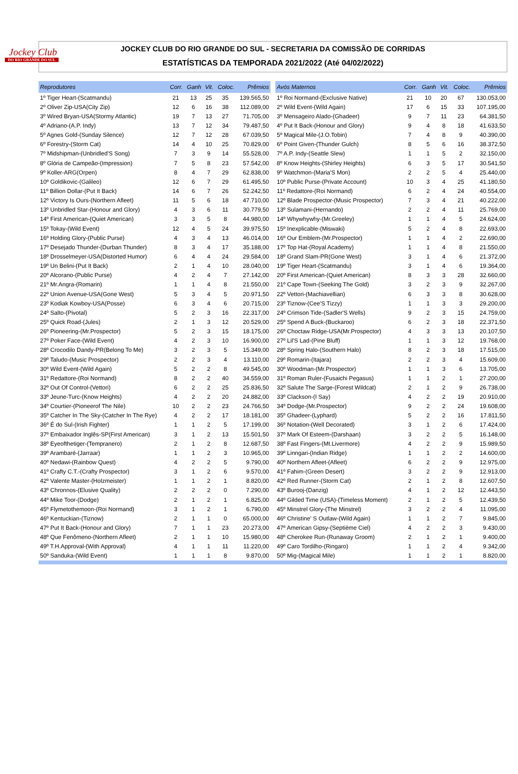Jockey Club
DO RIO GRANDE DO SUL
JOCKEY CLUB DO RIO GRANDE DO SUL - SECRETARIA DA COMISSÃO DE CORRIDAS
ESTATÍSTICAS DA TEMPORADA 2021/2022 (Até 04/02/2022)
| Reprodutores | Corr. | Ganh | Vit. | Coloc. | Prêmios |
| --- | --- | --- | --- | --- | --- |
| 1º Tiger Heart-(Scatmandu) | 21 | 13 | 25 | 35 | 139.565,50 |
| 2º Oliver Zip-USA(City Zip) | 12 | 6 | 16 | 38 | 112.089,00 |
| 3º Wired Bryan-USA(Stormy Atlantic) | 19 | 7 | 13 | 27 | 71.705,00 |
| 4º Adriano-(A.P. Indy) | 13 | 7 | 12 | 34 | 79.487,50 |
| 5º Agnes Gold-(Sunday Silence) | 12 | 7 | 12 | 28 | 67.039,50 |
| 6º Forestry-(Storm Cat) | 14 | 4 | 10 | 25 | 70.829,00 |
| 7º Midshipman-(Unbridled'S Song) | 7 | 3 | 9 | 14 | 55.528,00 |
| 8º Glória de Campeão-(Impression) | 7 | 5 | 8 | 23 | 57.542,00 |
| 9º Koller-ARG(Orpen) | 8 | 4 | 7 | 29 | 62.838,00 |
| 10º Goldikovic-(Galileo) | 12 | 6 | 7 | 29 | 61.495,50 |
| 11º Billion Dollar-(Put It Back) | 14 | 6 | 7 | 26 | 52.242,50 |
| 12º Victory Is Ours-(Northern Afleet) | 11 | 5 | 6 | 18 | 47.710,00 |
| 13º Unbridled Star-(Honour and Glory) | 4 | 3 | 6 | 11 | 30.779,50 |
| 14º First American-(Quiet American) | 3 | 3 | 5 | 8 | 44.980,00 |
| 15º Tokay-(Wild Event) | 12 | 4 | 5 | 24 | 39.975,50 |
| 16º Holding Glory-(Public Purse) | 4 | 3 | 4 | 13 | 46.014,00 |
| 17º Desejado Thunder-(Durban Thunder) | 8 | 3 | 4 | 17 | 35.188,00 |
| 18º Drosselmeyer-USA(Distorted Humor) | 6 | 4 | 4 | 24 | 29.584,00 |
| 19º Un Belini-(Put It Back) | 2 | 1 | 4 | 10 | 28.040,00 |
| 20º Alcorano-(Public Purse) | 4 | 2 | 4 | 7 | 27.142,00 |
| 21º Mr.Angra-(Romarin) | 1 | 1 | 4 | 8 | 21.550,00 |
| 22º Union Avenue-USA(Gone West) | 5 | 3 | 4 | 5 | 20.971,50 |
| 23º Kodiak Kowboy-USA(Posse) | 6 | 3 | 4 | 6 | 20.715,00 |
| 24º Salto-(Pivotal) | 5 | 2 | 3 | 16 | 22.317,00 |
| 25º Quick Road-(Jules) | 2 | 1 | 3 | 12 | 20.529,00 |
| 26º Pioneering-(Mr.Prospector) | 5 | 2 | 3 | 15 | 18.175,00 |
| 27º Poker Face-(Wild Event) | 4 | 2 | 3 | 10 | 16.900,00 |
| 28º Crocodilo Dandy-PR(Belong To Me) | 3 | 2 | 3 | 5 | 15.349,00 |
| 29º Taludo-(Music Prospector) | 2 | 2 | 3 | 4 | 13.110,00 |
| 30º Wild Event-(Wild Again) | 5 | 2 | 2 | 8 | 49.545,00 |
| 31º Redattore-(Roi Normand) | 8 | 2 | 2 | 40 | 34.559,00 |
| 32º Out Of Control-(Vettori) | 6 | 2 | 2 | 25 | 25.836,50 |
| 33º Jeune-Turc-(Know Heights) | 4 | 2 | 2 | 20 | 24.882,00 |
| 34º Courtier-(Pioneerof The Nile) | 10 | 2 | 2 | 23 | 24.766,50 |
| 35º Catcher In The Sky-(Catcher In The Rye) | 4 | 2 | 2 | 17 | 18.181,00 |
| 36º É do Sul-(Irish Fighter) | 1 | 1 | 2 | 5 | 17.199,00 |
| 37º Embaixador Inglês-SP(First American) | 3 | 1 | 2 | 13 | 15.501,50 |
| 38º Eyeofthetiger-(Tempranero) | 2 | 1 | 2 | 8 | 12.687,50 |
| 39º Arambaré-(Jarraar) | 1 | 1 | 2 | 3 | 10.965,00 |
| 40º Nedawi-(Rainbow Quest) | 4 | 2 | 2 | 5 | 9.790,00 |
| 41º Crafty C.T.-(Crafty Prospector) | 3 | 1 | 2 | 6 | 9.570,00 |
| 42º Valente Master-(Holzmeister) | 1 | 1 | 2 | 1 | 8.820,00 |
| 43º Chronnos-(Elusive Quality) | 2 | 2 | 2 | 0 | 7.290,00 |
| 44º Mike Toor-(Dodge) | 2 | 1 | 2 | 1 | 6.825,00 |
| 45º Flymetothemoon-(Roi Normand) | 3 | 1 | 2 | 1 | 6.790,00 |
| 46º Kentuckian-(Tiznow) | 2 | 1 | 1 | 0 | 65.000,00 |
| 47º Put It Back-(Honour and Glory) | 7 | 1 | 1 | 23 | 20.273,00 |
| 48º Que Fenômeno-(Northern Afleet) | 2 | 1 | 1 | 10 | 15.980,00 |
| 49º T.H.Approval-(With Approval) | 4 | 1 | 1 | 11 | 11.220,00 |
| 50º Sanduka-(Wild Event) | 1 | 1 | 1 | 8 | 9.870,00 |
| Avós Maternos | Corr. | Ganh | Vit. | Coloc. | Prêmios |
| --- | --- | --- | --- | --- | --- |
| 1º Roi Normand-(Exclusive Native) | 21 | 10 | 20 | 67 | 130.053,00 |
| 2º Wild Event-(Wild Again) | 17 | 6 | 15 | 33 | 107.195,00 |
| 3º Mensageiro Alado-(Ghadeer) | 9 | 7 | 11 | 23 | 64.381,50 |
| 4º Put It Back-(Honour and Glory) | 9 | 4 | 8 | 18 | 41.633,50 |
| 5º Magical Mile-(J.O.Tobin) | 7 | 4 | 8 | 9 | 40.390,00 |
| 6º Point Given-(Thunder Gulch) | 8 | 5 | 6 | 16 | 38.372,50 |
| 7º A.P. Indy-(Seattle Slew) | 1 | 1 | 5 | 2 | 32.150,00 |
| 8º Know Heights-(Shirley Heights) | 6 | 3 | 5 | 17 | 30.541,50 |
| 9º Watchmon-(Maria'S Mon) | 2 | 2 | 5 | 4 | 25.440,00 |
| 10º Public Purse-(Private Account) | 10 | 3 | 4 | 25 | 41.180,50 |
| 11º Redattore-(Roi Normand) | 6 | 2 | 4 | 24 | 40.554,00 |
| 12º Blade Prospector-(Music Prospector) | 7 | 3 | 4 | 21 | 40.222,00 |
| 13º Sulamani-(Hernando) | 2 | 2 | 4 | 11 | 25.769,00 |
| 14º Whywhywhy-(Mr.Greeley) | 1 | 1 | 4 | 5 | 24.624,00 |
| 15º Inexplicable-(Miswaki) | 5 | 2 | 4 | 8 | 22.693,00 |
| 16º Our Emblem-(Mr.Prospector) | 1 | 1 | 4 | 2 | 22.690,00 |
| 17º Top Hat-(Royal Academy) | 1 | 1 | 4 | 8 | 21.550,00 |
| 18º Grand Slam-PR(Gone West) | 3 | 1 | 4 | 6 | 21.372,00 |
| 19º Tiger Heart-(Scatmandu) | 3 | 1 | 4 | 6 | 19.364,00 |
| 20º First American-(Quiet American) | 8 | 3 | 3 | 28 | 32.660,00 |
| 21º Cape Town-(Seeking The Gold) | 3 | 2 | 3 | 9 | 32.267,00 |
| 22º Vettori-(Machiavellian) | 6 | 3 | 3 | 8 | 30.628,00 |
| 23º Tiznow-(Cee'S Tizzy) | 1 | 1 | 3 | 3 | 29.200,00 |
| 24º Crimson Tide-(Sadler'S Wells) | 9 | 2 | 3 | 15 | 24.759,00 |
| 25º Spend A Buck-(Buckaroo) | 6 | 2 | 3 | 18 | 22.371,50 |
| 26º Choctaw Ridge-USA(Mr.Prospector) | 4 | 3 | 3 | 13 | 20.107,50 |
| 27º Lil'S Lad-(Pine Bluff) | 1 | 1 | 3 | 12 | 19.768,00 |
| 28º Spring Halo-(Southern Halo) | 8 | 2 | 3 | 18 | 17.515,00 |
| 29º Romarin-(Itajara) | 2 | 2 | 3 | 4 | 15.609,00 |
| 30º Woodman-(Mr.Prospector) | 1 | 1 | 3 | 6 | 13.705,00 |
| 31º Roman Ruler-(Fusaichi Pegasus) | 1 | 1 | 2 | 1 | 27.200,00 |
| 32º Salute The Sarge-(Forest Wildcat) | 2 | 1 | 2 | 9 | 26.738,00 |
| 33º Clackson-(I Say) | 4 | 2 | 2 | 19 | 20.910,00 |
| 34º Dodge-(Mr.Prospector) | 9 | 2 | 2 | 24 | 19.608,00 |
| 35º Ghadeer-(Lyphard) | 5 | 2 | 2 | 16 | 17.811,50 |
| 36º Notation-(Well Decorated) | 3 | 1 | 2 | 6 | 17.424,00 |
| 37º Mark Of Esteem-(Darshaan) | 3 | 2 | 2 | 5 | 16.148,00 |
| 38º Fast Fingers-(Mt.Livermore) | 4 | 2 | 2 | 9 | 15.989,50 |
| 39º Linngari-(Indian Ridge) | 1 | 1 | 2 | 2 | 14.600,00 |
| 40º Northern Afleet-(Afleet) | 6 | 2 | 2 | 9 | 12.975,00 |
| 41º Fahim-(Green Desert) | 3 | 2 | 2 | 9 | 12.913,00 |
| 42º Red Runner-(Storm Cat) | 2 | 1 | 2 | 8 | 12.607,50 |
| 43º Burooj-(Danzig) | 4 | 1 | 2 | 12 | 12.443,50 |
| 44º Gilded Time (USA)-(Timeless Moment) | 2 | 1 | 2 | 5 | 12.439,50 |
| 45º Minstrel Glory-(The Minstrel) | 3 | 2 | 2 | 4 | 11.095,00 |
| 46º Christine' S Outlaw-(Wild Again) | 1 | 1 | 2 | 7 | 9.845,00 |
| 47º American Gipsy-(Septième Ciel) | 4 | 2 | 2 | 3 | 9.430,00 |
| 48º Cherokee Run-(Runaway Groom) | 2 | 1 | 2 | 1 | 9.400,00 |
| 49º Caro Tordilho-(Ringaro) | 1 | 1 | 2 | 4 | 9.342,00 |
| 50º Mig-(Magical Mile) | 1 | 1 | 2 | 1 | 8.820,00 |